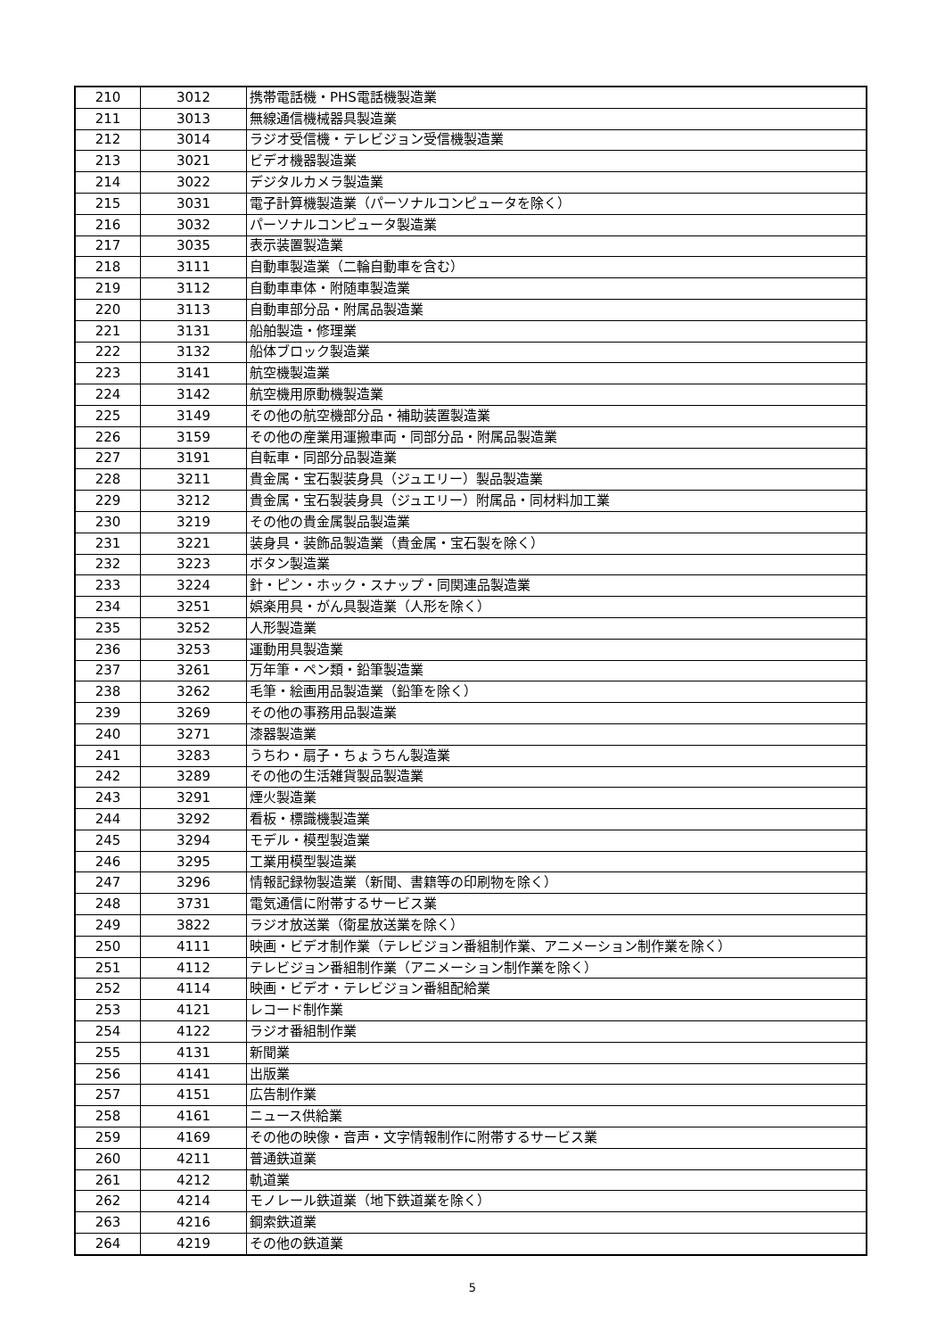| 210 | 3012 | 携帯電話機・PHS電話機製造業 |
| 211 | 3013 | 無線通信機械器具製造業 |
| 212 | 3014 | ラジオ受信機・テレビジョン受信機製造業 |
| 213 | 3021 | ビデオ機器製造業 |
| 214 | 3022 | デジタルカメラ製造業 |
| 215 | 3031 | 電子計算機製造業（パーソナルコンピュータを除く） |
| 216 | 3032 | パーソナルコンピュータ製造業 |
| 217 | 3035 | 表示装置製造業 |
| 218 | 3111 | 自動車製造業（二輪自動車を含む） |
| 219 | 3112 | 自動車車体・附随車製造業 |
| 220 | 3113 | 自動車部分品・附属品製造業 |
| 221 | 3131 | 船舶製造・修理業 |
| 222 | 3132 | 船体ブロック製造業 |
| 223 | 3141 | 航空機製造業 |
| 224 | 3142 | 航空機用原動機製造業 |
| 225 | 3149 | その他の航空機部分品・補助装置製造業 |
| 226 | 3159 | その他の産業用運搬車両・同部分品・附属品製造業 |
| 227 | 3191 | 自転車・同部分品製造業 |
| 228 | 3211 | 貴金属・宝石製装身具（ジュエリー）製品製造業 |
| 229 | 3212 | 貴金属・宝石製装身具（ジュエリー）附属品・同材料加工業 |
| 230 | 3219 | その他の貴金属製品製造業 |
| 231 | 3221 | 装身具・装飾品製造業（貴金属・宝石製を除く） |
| 232 | 3223 | ボタン製造業 |
| 233 | 3224 | 針・ピン・ホック・スナップ・同関連品製造業 |
| 234 | 3251 | 娯楽用具・がん具製造業（人形を除く） |
| 235 | 3252 | 人形製造業 |
| 236 | 3253 | 運動用具製造業 |
| 237 | 3261 | 万年筆・ペン類・鉛筆製造業 |
| 238 | 3262 | 毛筆・絵画用品製造業（鉛筆を除く） |
| 239 | 3269 | その他の事務用品製造業 |
| 240 | 3271 | 漆器製造業 |
| 241 | 3283 | うちわ・扇子・ちょうちん製造業 |
| 242 | 3289 | その他の生活雑貨製品製造業 |
| 243 | 3291 | 煙火製造業 |
| 244 | 3292 | 看板・標識機製造業 |
| 245 | 3294 | モデル・模型製造業 |
| 246 | 3295 | 工業用模型製造業 |
| 247 | 3296 | 情報記録物製造業（新聞、書籍等の印刷物を除く） |
| 248 | 3731 | 電気通信に附帯するサービス業 |
| 249 | 3822 | ラジオ放送業（衛星放送業を除く） |
| 250 | 4111 | 映画・ビデオ制作業（テレビジョン番組制作業、アニメーション制作業を除く） |
| 251 | 4112 | テレビジョン番組制作業（アニメーション制作業を除く） |
| 252 | 4114 | 映画・ビデオ・テレビジョン番組配給業 |
| 253 | 4121 | レコード制作業 |
| 254 | 4122 | ラジオ番組制作業 |
| 255 | 4131 | 新聞業 |
| 256 | 4141 | 出版業 |
| 257 | 4151 | 広告制作業 |
| 258 | 4161 | ニュース供給業 |
| 259 | 4169 | その他の映像・音声・文字情報制作に附帯するサービス業 |
| 260 | 4211 | 普通鉄道業 |
| 261 | 4212 | 軌道業 |
| 262 | 4214 | モノレール鉄道業（地下鉄道業を除く） |
| 263 | 4216 | 鋼索鉄道業 |
| 264 | 4219 | その他の鉄道業 |
5